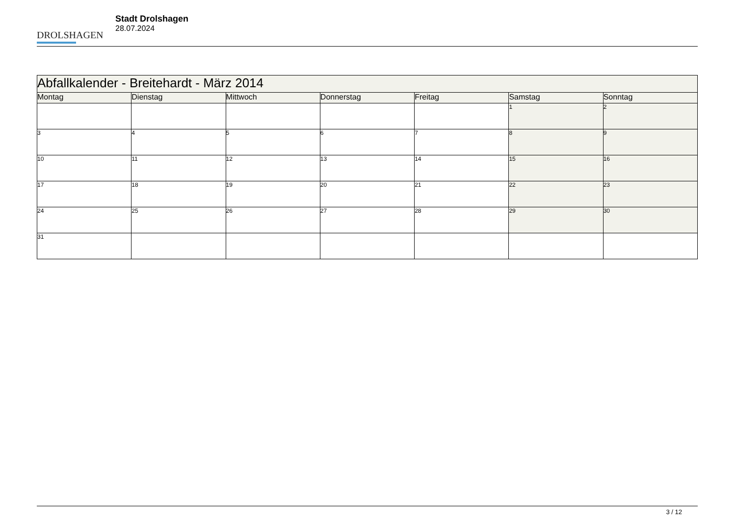DROLSHAGEN
Stadt Drolshagen
28.07.2024
| Abfallkalender - Breitehardt - März 2014 | | | | | | |
| Montag | Dienstag | Mittwoch | Donnerstag | Freitag | Samstag | Sonntag |
| | | | | | 1 | 2 |
| 3 | 4 | 5 | 6 | 7 | 8 | 9 |
| 10 | 11 | 12 | 13 | 14 | 15 | 16 |
| 17 | 18 | 19 | 20 | 21 | 22 | 23 |
| 24 | 25 | 26 | 27 | 28 | 29 | 30 |
| 31 | | | | | | |
3 / 12